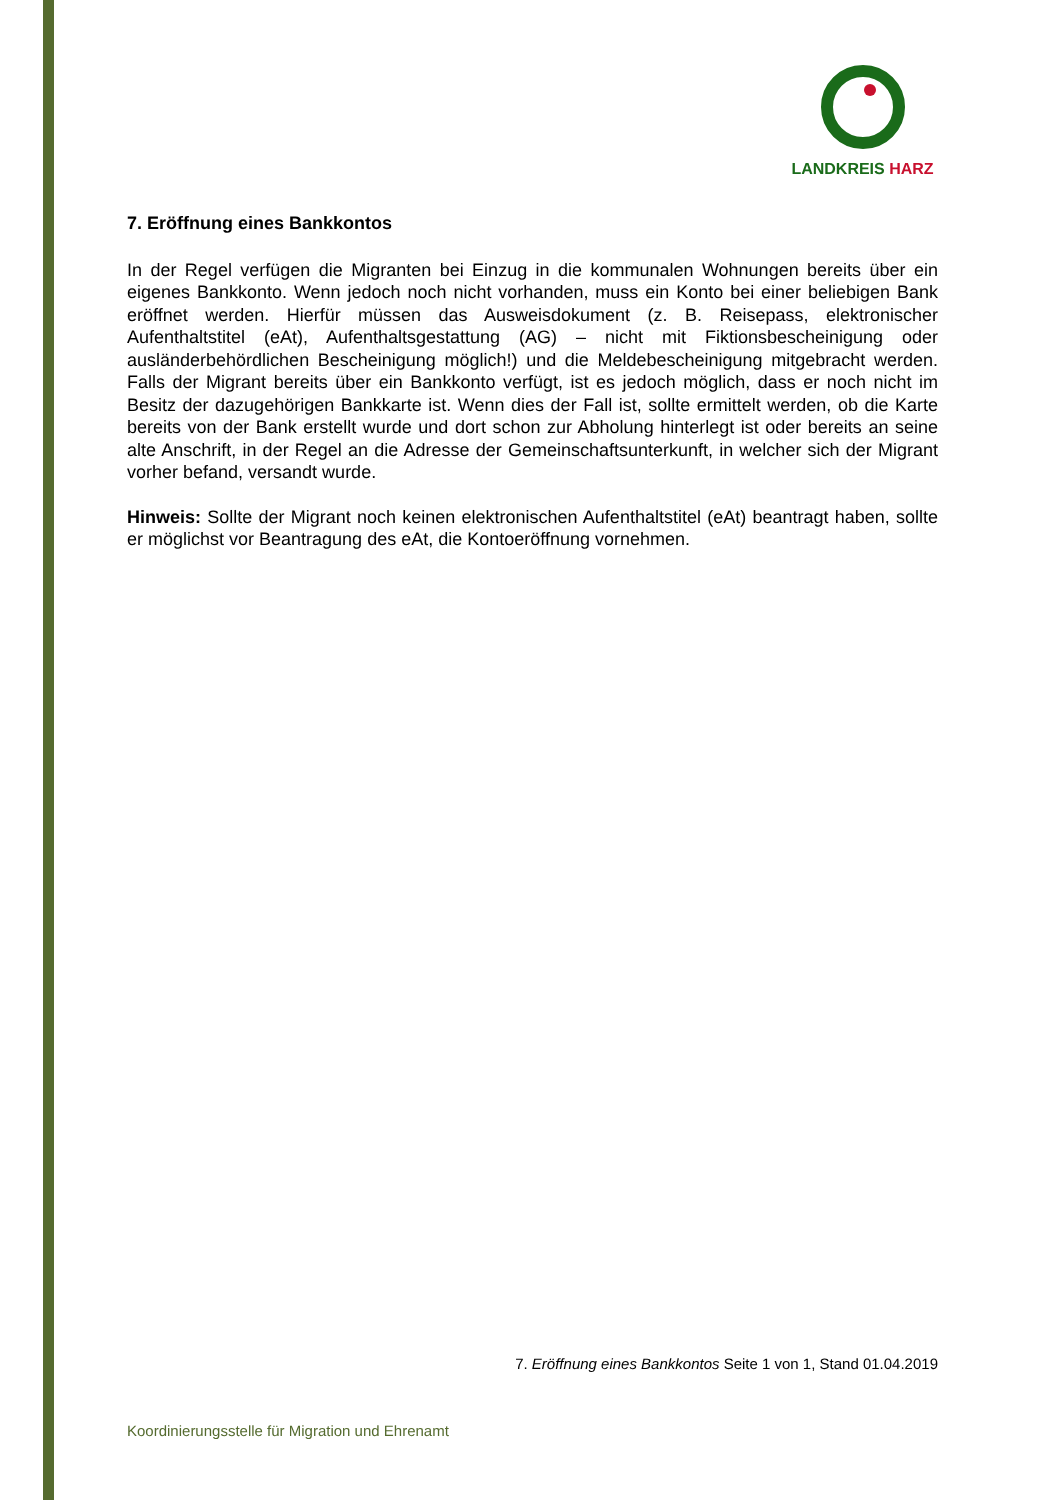LANDKREIS HARZ
7. Eröffnung eines Bankkontos
In der Regel verfügen die Migranten bei Einzug in die kommunalen Wohnungen bereits über ein eigenes Bankkonto. Wenn jedoch noch nicht vorhanden, muss ein Konto bei einer beliebigen Bank eröffnet werden. Hierfür müssen das Ausweisdokument (z. B. Reisepass, elektronischer Aufenthaltstitel (eAt), Aufenthaltsgestattung (AG) – nicht mit Fiktions­bescheinigung oder ausländerbehördlichen Bescheinigung möglich!) und die Melde­bescheinigung mitgebracht werden. Falls der Migrant bereits über ein Bankkonto verfügt, ist es jedoch möglich, dass er noch nicht im Besitz der dazugehörigen Bankkarte ist. Wenn dies der Fall ist, sollte ermittelt werden, ob die Karte bereits von der Bank erstellt wurde und dort schon zur Abholung hinterlegt ist oder bereits an seine alte Anschrift, in der Regel an die Adresse der Gemeinschaftsunterkunft, in welcher sich der Migrant vorher befand, versandt wurde.
Hinweis: Sollte der Migrant noch keinen elektronischen Aufenthaltstitel (eAt) beantragt haben, sollte er möglichst vor Beantragung des eAt, die Kontoeröffnung vornehmen.
7. Eröffnung eines Bankkontos Seite 1 von 1, Stand 01.04.2019
Koordinierungsstelle für Migration und Ehrenamt